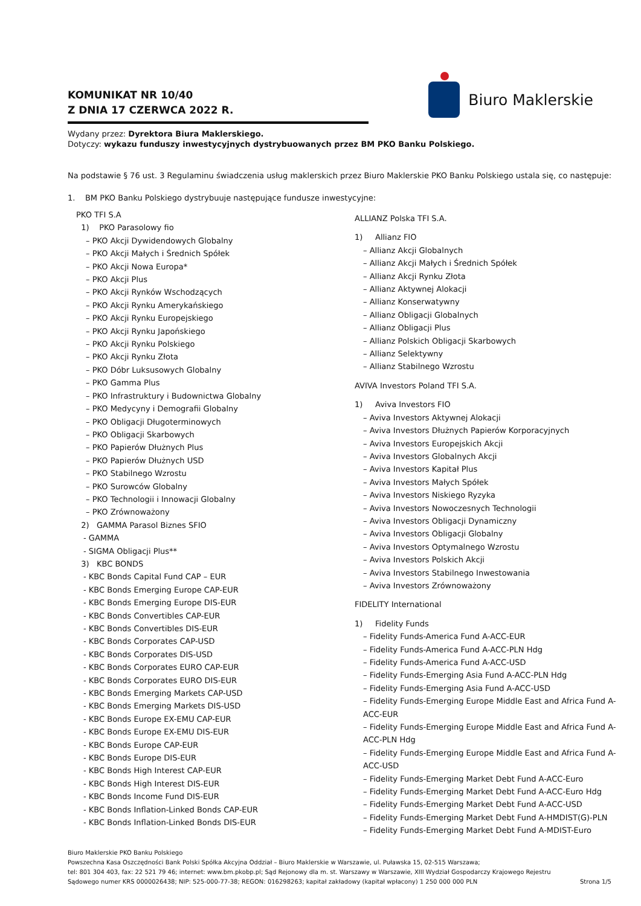KOMUNIKAT NR 10/40
Z DNIA 17 CZERWCA 2022 R.
Biuro Maklerskie
Wydany przez: Dyrektora Biura Maklerskiego.
Dotyczy: wykazu funduszy inwestycyjnych dystrybuowanych przez BM PKO Banku Polskiego.
Na podstawie § 76 ust. 3 Regulaminu świadczenia usług maklerskich przez Biuro Maklerskie PKO Banku Polskiego ustala się, co następuje:
1. BM PKO Banku Polskiego dystrybuuje następujące fundusze inwestycyjne:
PKO TFI S.A
1) PKO Parasolowy fio
– PKO Akcji Dywidendowych Globalny
– PKO Akcji Małych i Średnich Spółek
– PKO Akcji Nowa Europa*
– PKO Akcji Plus
– PKO Akcji Rynków Wschodzących
– PKO Akcji Rynku Amerykańskiego
– PKO Akcji Rynku Europejskiego
– PKO Akcji Rynku Japońskiego
– PKO Akcji Rynku Polskiego
– PKO Akcji Rynku Złota
– PKO Dóbr Luksusowych Globalny
– PKO Gamma Plus
– PKO Infrastruktury i Budownictwa Globalny
– PKO Medycyny i Demografii Globalny
– PKO Obligacji Długoterminowych
– PKO Obligacji Skarbowych
– PKO Papierów Dłużnych Plus
– PKO Papierów Dłużnych USD
– PKO Stabilnego Wzrostu
– PKO Surowców Globalny
– PKO Technologii i Innowacji Globalny
– PKO Zrównoważony
2) GAMMA Parasol Biznes SFIO
- GAMMA
- SIGMA Obligacji Plus**
3) KBC BONDS
- KBC Bonds Capital Fund CAP – EUR
- KBC Bonds Emerging Europe CAP-EUR
- KBC Bonds Emerging Europe DIS-EUR
- KBC Bonds Convertibles CAP-EUR
- KBC Bonds Convertibles DIS-EUR
- KBC Bonds Corporates CAP-USD
- KBC Bonds Corporates DIS-USD
- KBC Bonds Corporates EURO CAP-EUR
- KBC Bonds Corporates EURO DIS-EUR
- KBC Bonds Emerging Markets CAP-USD
- KBC Bonds Emerging Markets DIS-USD
- KBC Bonds Europe EX-EMU CAP-EUR
- KBC Bonds Europe EX-EMU DIS-EUR
- KBC Bonds Europe CAP-EUR
- KBC Bonds Europe DIS-EUR
- KBC Bonds High Interest CAP-EUR
- KBC Bonds High Interest DIS-EUR
- KBC Bonds Income Fund DIS-EUR
- KBC Bonds Inflation-Linked Bonds CAP-EUR
- KBC Bonds Inflation-Linked Bonds DIS-EUR
ALLIANZ Polska TFI S.A.
1) Allianz FIO
– Allianz Akcji Globalnych
– Allianz Akcji Małych i Średnich Spółek
– Allianz Akcji Rynku Złota
– Allianz Aktywnej Alokacji
– Allianz Konserwatywny
– Allianz Obligacji Globalnych
– Allianz Obligacji Plus
– Allianz Polskich Obligacji Skarbowych
– Allianz Selektywny
– Allianz Stabilnego Wzrostu
AVIVA Investors Poland TFI S.A.
1) Aviva Investors FIO
– Aviva Investors Aktywnej Alokacji
– Aviva Investors Dłużnych Papierów Korporacyjnych
– Aviva Investors Europejskich Akcji
– Aviva Investors Globalnych Akcji
– Aviva Investors Kapitał Plus
– Aviva Investors Małych Spółek
– Aviva Investors Niskiego Ryzyka
– Aviva Investors Nowoczesnych Technologii
– Aviva Investors Obligacji Dynamiczny
– Aviva Investors Obligacji Globalny
– Aviva Investors Optymalnego Wzrostu
– Aviva Investors Polskich Akcji
– Aviva Investors Stabilnego Inwestowania
– Aviva Investors Zrównoważony
FIDELITY International
1) Fidelity Funds
– Fidelity Funds-America Fund A-ACC-EUR
– Fidelity Funds-America Fund A-ACC-PLN Hdg
– Fidelity Funds-America Fund A-ACC-USD
– Fidelity Funds-Emerging Asia Fund A-ACC-PLN Hdg
– Fidelity Funds-Emerging Asia Fund A-ACC-USD
– Fidelity Funds-Emerging Europe Middle East and Africa Fund A-ACC-EUR
– Fidelity Funds-Emerging Europe Middle East and Africa Fund A-ACC-PLN Hdg
– Fidelity Funds-Emerging Europe Middle East and Africa Fund A-ACC-USD
– Fidelity Funds-Emerging Market Debt Fund A-ACC-Euro
– Fidelity Funds-Emerging Market Debt Fund A-ACC-Euro Hdg
– Fidelity Funds-Emerging Market Debt Fund A-ACC-USD
– Fidelity Funds-Emerging Market Debt Fund A-HMDIST(G)-PLN
– Fidelity Funds-Emerging Market Debt Fund A-MDIST-Euro
Biuro Maklerskie PKO Banku Polskiego
Powszechna Kasa Oszczędności Bank Polski Spółka Akcyjna Oddział – Biuro Maklerskie w Warszawie, ul. Puławska 15, 02-515 Warszawa;
tel: 801 304 403, fax: 22 521 79 46; internet: www.bm.pkobp.pl; Sąd Rejonowy dla m. st. Warszawy w Warszawie, XIII Wydział Gospodarczy Krajowego Rejestru
Sądowego numer KRS 0000026438; NIP: 525-000-77-38; REGON: 016298263; kapitał zakładowy (kapitał wpłacony) 1 250 000 000 PLN Strona 1/5